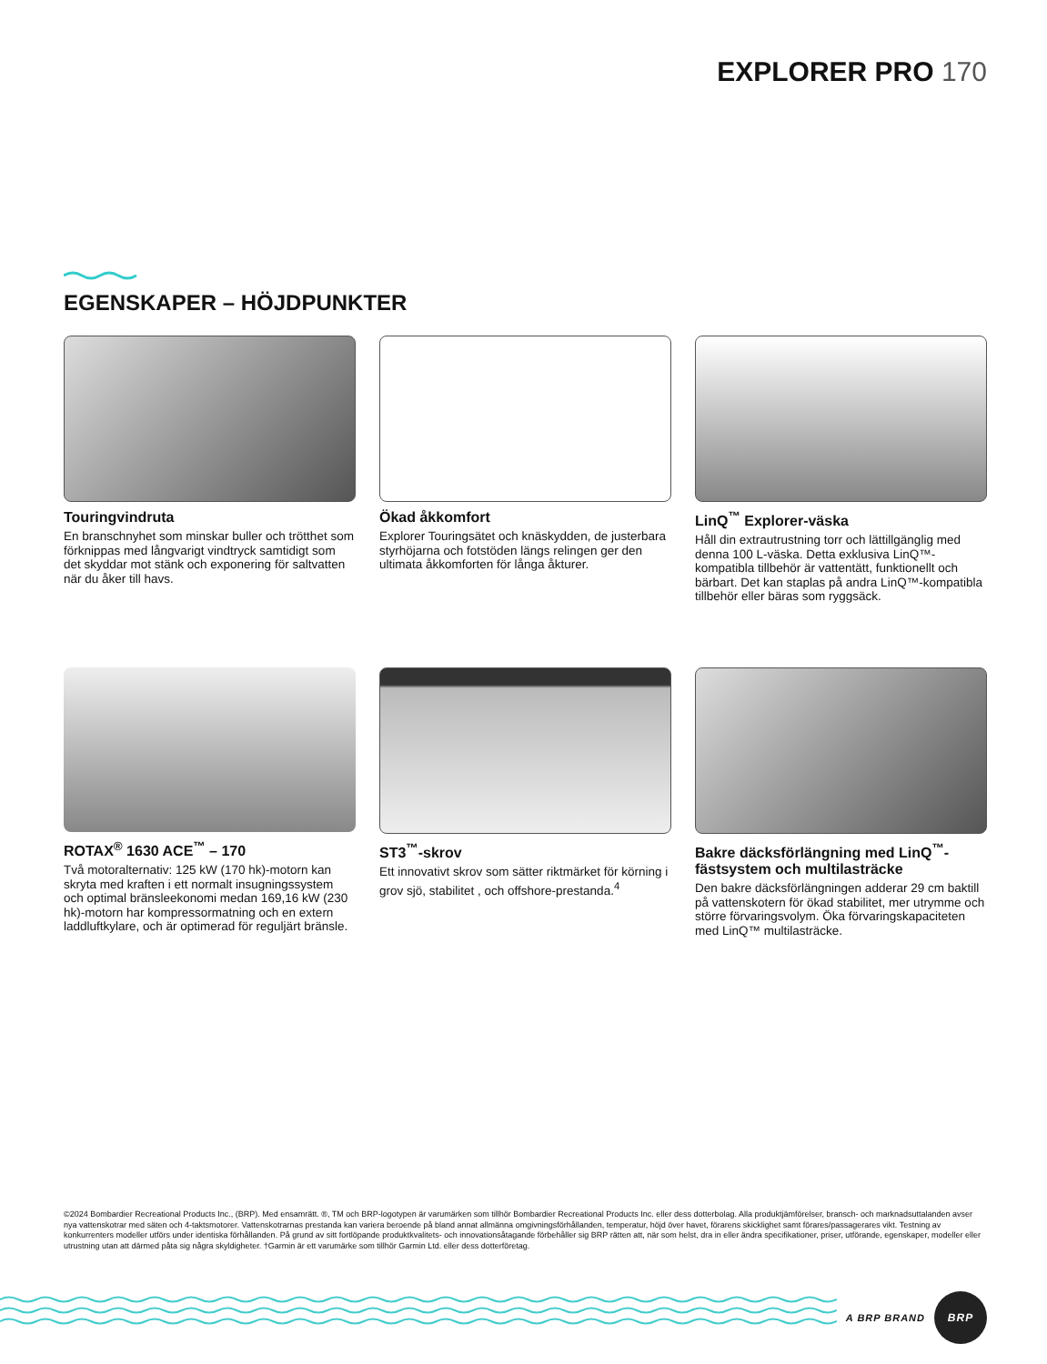EXPLORER PRO 170
EGENSKAPER – HÖJDPUNKTER
Touringvindruta
En branschnyhet som minskar buller och trötthet som förknippas med långvarigt vindtryck samtidigt som det skyddar mot stänk och exponering för saltvatten när du åker till havs.
Ökad åkkomfort
Explorer Touringsätet och knäskydden, de justerbara styrhöjarna och fotstöden längs relingen ger den ultimata åkkomforten för långa åkturer.
LinQ<sup>™</sup> Explorer-väska
Håll din extrautrustning torr och lättillgänglig med denna 100 L-väska. Detta exklusiva LinQ™-kompatibla tillbehör är vattentätt, funktionellt och bärbart. Det kan staplas på andra LinQ™-kompatibla tillbehör eller bäras som ryggsäck.
ROTAX<sup>®</sup> 1630 ACE<sup>™</sup> – 170
Två motoralternativ: 125 kW (170 hk)-motorn kan skryta med kraften i ett normalt insugningssystem och optimal bränsleekonomi medan 169,16 kW (230 hk)-motorn har kompressormatning och en extern laddluftkylare, och är optimerad för reguljärt bränsle.
ST3<sup>™</sup>-skrov
Ett innovativt skrov som sätter riktmärket för körning i grov sjö, stabilitet , och offshore-prestanda.<sup>4</sup>
Bakre däcksförlängning med LinQ<sup>™</sup>-fästsystem och multilasträcke
Den bakre däcksförlängningen adderar 29 cm baktill på vattenskotern för ökad stabilitet, mer utrymme och större förvaringsvolym. Öka förvaringskapaciteten med LinQ™ multilasträcke.
©2024 Bombardier Recreational Products Inc., (BRP). Med ensamrätt. ®, TM och BRP-logotypen är varumärken som tillhör Bombardier Recreational Products Inc. eller dess dotterbolag. Alla produktjämförelser, bransch- och marknadsuttalanden avser nya vattenskotrar med säten och 4-taktsmotorer. Vattenskotrarnas prestanda kan variera beroende på bland annat allmänna omgivningsförhållanden, temperatur, höjd över havet, förarens skicklighet samt förares/passagerares vikt. Testning av konkurrenters modeller utförs under identiska förhållanden. På grund av sitt fortlöpande produktkvalitets- och innovationsåtagande förbehåller sig BRP rätten att, när som helst, dra in eller ändra specifikationer, priser, utförande, egenskaper, modeller eller utrustning utan att därmed påta sig några skyldigheter. †Garmin är ett varumärke som tillhör Garmin Ltd. eller dess dotterföretag.
A BRP BRAND
BRP